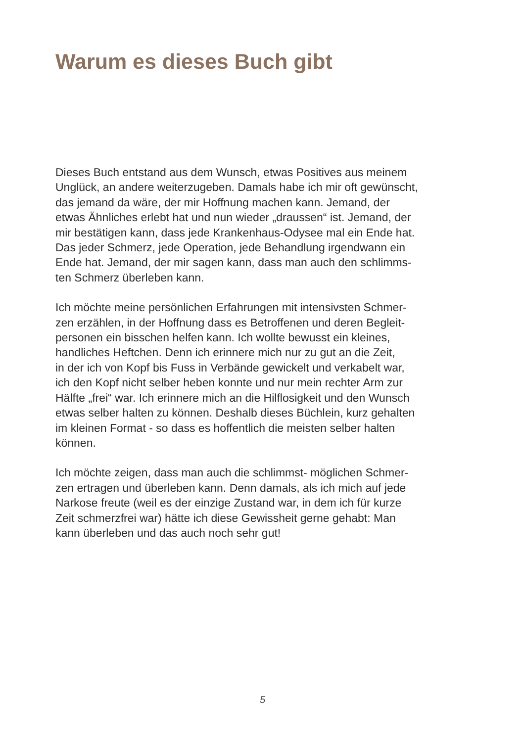Warum es dieses Buch gibt
Dieses Buch entstand aus dem Wunsch, etwas Positives aus meinem
Unglück, an andere weiterzugeben. Damals habe ich mir oft gewünscht,
das jemand da wäre, der mir Hoffnung machen kann. Jemand, der
etwas Ähnliches erlebt hat und nun wieder „draussen“ ist. Jemand, der
mir bestätigen kann, dass jede Krankenhaus-Odysee mal ein Ende hat.
Das jeder Schmerz, jede Operation, jede Behandlung irgendwann ein
Ende hat. Jemand, der mir sagen kann, dass man auch den schlimms-
ten Schmerz überleben kann.
Ich möchte meine persönlichen Erfahrungen mit intensivsten Schmer-
zen erzählen, in der Hoffnung dass es Betroffenen und deren Begleit-
personen ein bisschen helfen kann. Ich wollte bewusst ein kleines,
handliches Heftchen. Denn ich erinnere mich nur zu gut an die Zeit,
in der ich von Kopf bis Fuss in Verbände gewickelt und verkabelt war,
ich den Kopf nicht selber heben konnte und nur mein rechter Arm zur
Hälfte „frei“ war. Ich erinnere mich an die Hilflosigkeit und den Wunsch
etwas selber halten zu können. Deshalb dieses Büchlein, kurz gehalten
im kleinen Format - so dass es hoffentlich die meisten selber halten
können.
Ich möchte zeigen, dass man auch die schlimmst- möglichen Schmer-
zen ertragen und überleben kann. Denn damals, als ich mich auf jede
Narkose freute (weil es der einzige Zustand war, in dem ich für kurze
Zeit schmerzfrei war) hätte ich diese Gewissheit gerne gehabt: Man
kann überleben und das auch noch sehr gut!
5